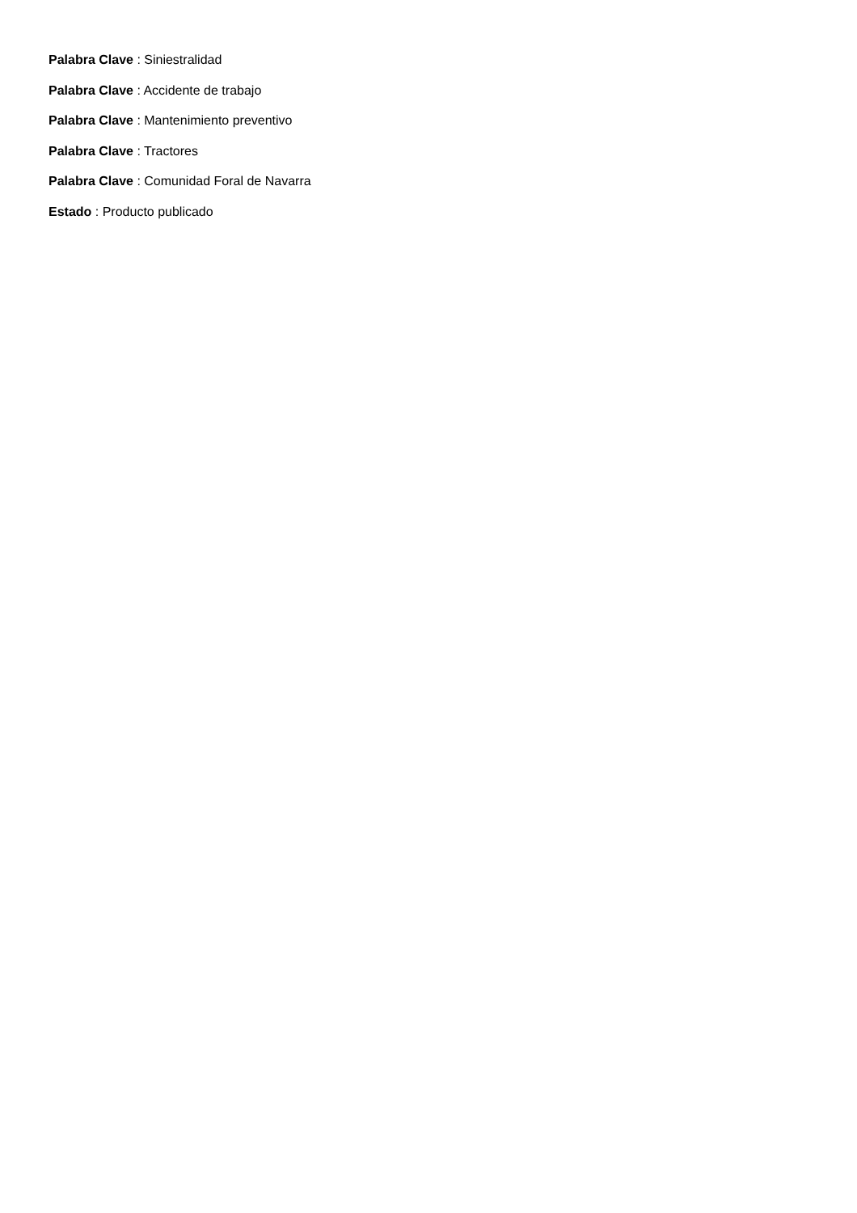Palabra Clave : Siniestralidad
Palabra Clave : Accidente de trabajo
Palabra Clave : Mantenimiento preventivo
Palabra Clave : Tractores
Palabra Clave : Comunidad Foral de Navarra
Estado : Producto publicado